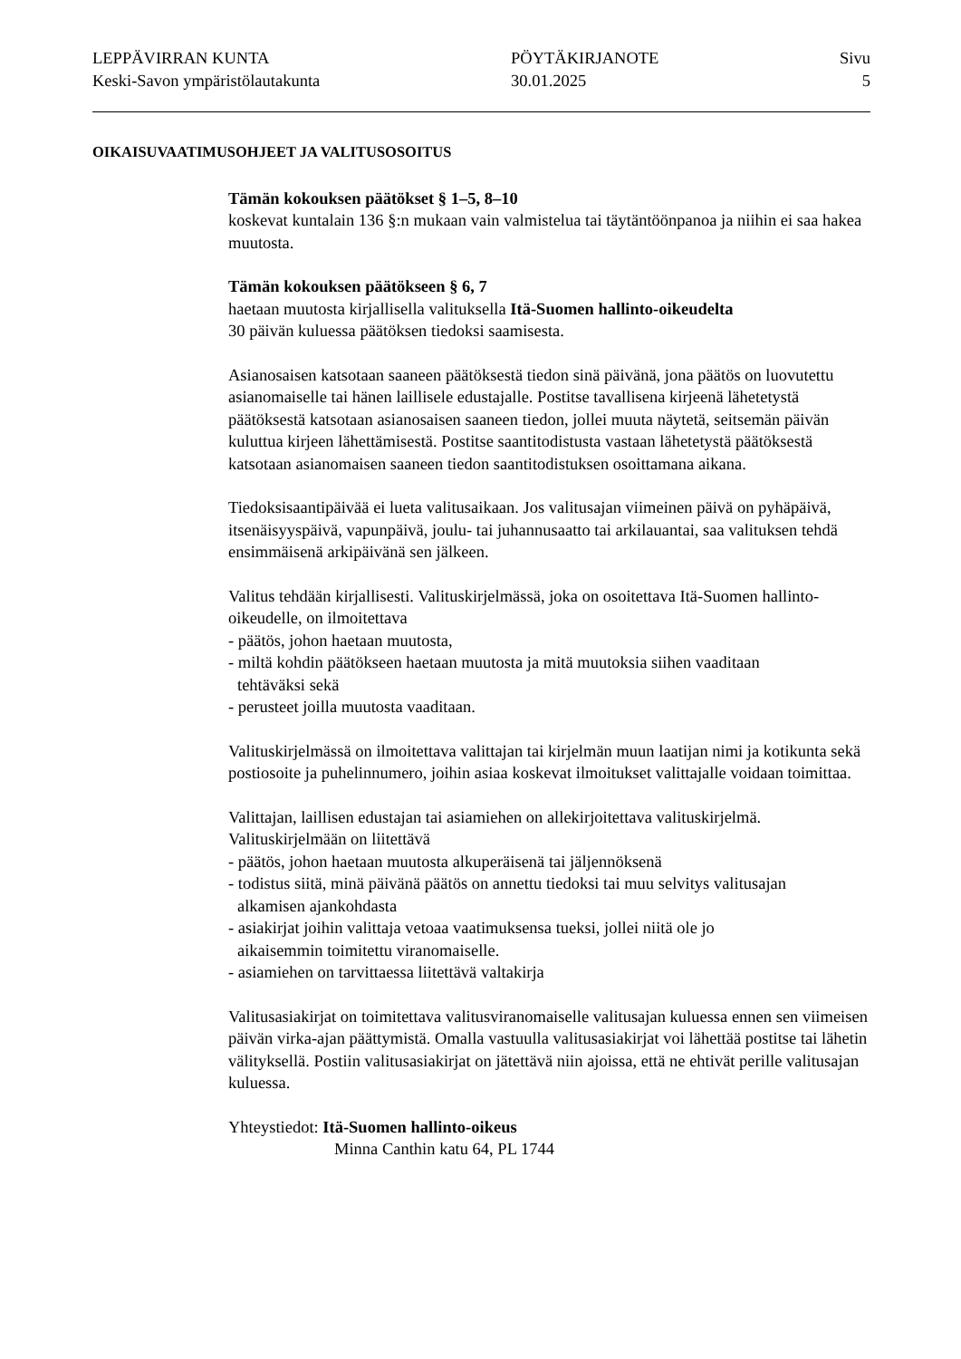LEPPÄVIRRAN KUNTA
Keski-Savon ympäristölautakunta
PÖYTÄKIRJANOTE
30.01.2025
Sivu
5
OIKAISUVAATIMUSOHJEET JA VALITUSOSOITUS
Tämän kokouksen päätökset § 1–5, 8–10
koskevat kuntalain 136 §:n mukaan vain valmistelua tai täytäntöönpanoa ja niihin ei saa hakea muutosta.
Tämän kokouksen päätökseen § 6, 7
haetaan muutosta kirjallisella valituksella Itä-Suomen hallinto-oikeudelta
30 päivän kuluessa päätöksen tiedoksi saamisesta.
Asianosaisen katsotaan saaneen päätöksestä tiedon sinä päivänä, jona päätös on luovutettu asianomaiselle tai hänen laillisele edustajalle. Postitse tavallisena kirjeenä lähetetystä päätöksestä katsotaan asianosaisen saaneen tiedon, jollei muuta näytetä, seitsemän päivän kuluttua kirjeen lähettämisestä. Postitse saantitodistusta vastaan lähetetystä päätöksestä katsotaan asianomaisen saaneen tiedon saantitodistuksen osoittamana aikana.
Tiedoksisaantipäivää ei lueta valitusaikaan. Jos valitusajan viimeinen päivä on pyhäpäivä, itsenäisyyspäivä, vapunpäivä, joulu- tai juhannusaatto tai arkilauantai, saa valituksen tehdä ensimmäisenä arkipäivänä sen jälkeen.
Valitus tehdään kirjallisesti. Valituskirjelmässä, joka on osoitettava Itä-Suomen hallinto-oikeudelle, on ilmoitettava
- päätös, johon haetaan muutosta,
- miltä kohdin päätökseen haetaan muutosta ja mitä muutoksia siihen vaaditaan
tehtäväksi sekä
- perusteet joilla muutosta vaaditaan.
Valituskirjelmässä on ilmoitettava valittajan tai kirjelmän muun laatijan nimi ja kotikunta sekä postiosoite ja puhelinnumero, joihin asiaa koskevat ilmoitukset valittajalle voidaan toimittaa.
Valittajan, laillisen edustajan tai asiamiehen on allekirjoitettava valituskirjelmä. Valituskirjelmään on liitettävä
- päätös, johon haetaan muutosta alkuperäisenä tai jäljennöksenä
- todistus siitä, minä päivänä päätös on annettu tiedoksi tai muu selvitys valitusajan
alkamisen ajankohdasta
- asiakirjat joihin valittaja vetoaa vaatimuksensa tueksi, jollei niitä ole jo
aikaisemmin toimitettu viranomaiselle.
- asiamiehen on tarvittaessa liitettävä valtakirja
Valitusasiakirjat on toimitettava valitusviranomaiselle valitusajan kuluessa ennen sen viimeisen päivän virka-ajan päättymistä. Omalla vastuulla valitusasiakirjat voi lähettää postitse tai lähetin välityksellä. Postiin valitusasiakirjat on jätettävä niin ajoissa, että ne ehtivät perille valitusajan kuluessa.
Yhteystiedot: Itä-Suomen hallinto-oikeus
Minna Canthin katu 64, PL 1744